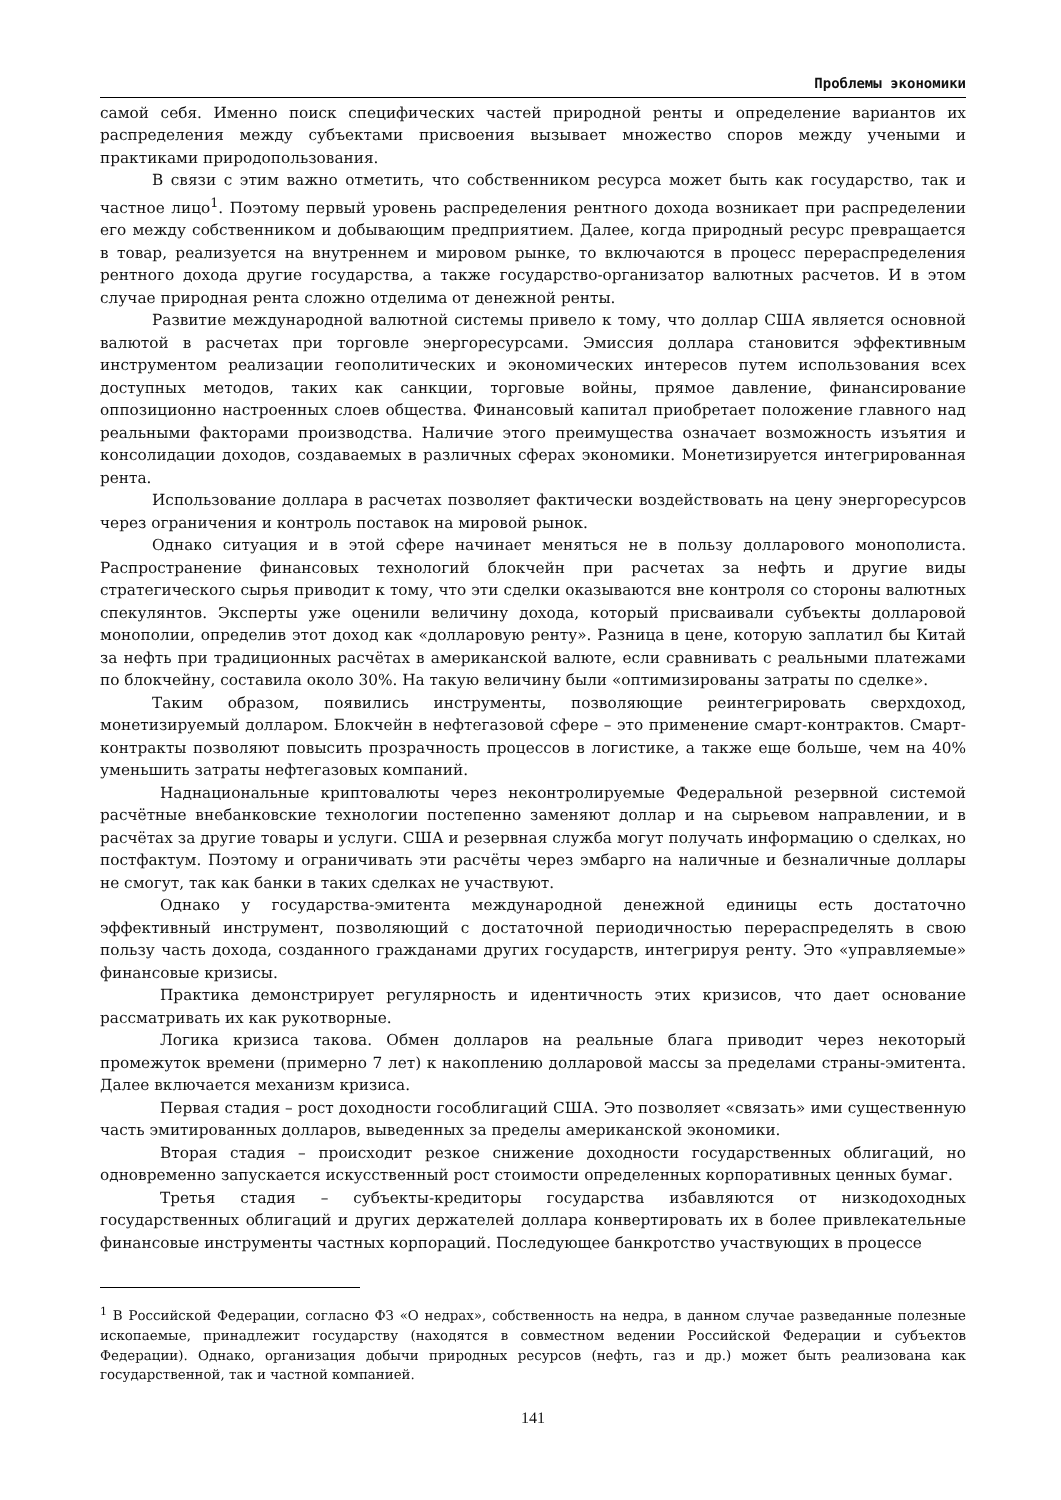Проблемы экономики
самой себя. Именно поиск специфических частей природной ренты и определение вариантов их распределения между субъектами присвоения вызывает множество споров между учеными и практиками природопользования.
В связи с этим важно отметить, что собственником ресурса может быть как государство, так и частное лицо<sup>1</sup>. Поэтому первый уровень распределения рентного дохода возникает при распределении его между собственником и добывающим предприятием. Далее, когда природный ресурс превращается в товар, реализуется на внутреннем и мировом рынке, то включаются в процесс перераспределения рентного дохода другие государства, а также государство-организатор валютных расчетов. И в этом случае природная рента сложно отделима от денежной ренты.
Развитие международной валютной системы привело к тому, что доллар США является основной валютой в расчетах при торговле энергоресурсами. Эмиссия доллара становится эффективным инструментом реализации геополитических и экономических интересов путем использования всех доступных методов, таких как санкции, торговые войны, прямое давление, финансирование оппозиционно настроенных слоев общества. Финансовый капитал приобретает положение главного над реальными факторами производства. Наличие этого преимущества означает возможность изъятия и консолидации доходов, создаваемых в различных сферах экономики. Монетизируется интегрированная рента.
Использование доллара в расчетах позволяет фактически воздействовать на цену энергоресурсов через ограничения и контроль поставок на мировой рынок.
Однако ситуация и в этой сфере начинает меняться не в пользу долларового монополиста. Распространение финансовых технологий блокчейн при расчетах за нефть и другие виды стратегического сырья приводит к тому, что эти сделки оказываются вне контроля со стороны валютных спекулянтов. Эксперты уже оценили величину дохода, который присваивали субъекты долларовой монополии, определив этот доход как «долларовую ренту». Разница в цене, которую заплатил бы Китай за нефть при традиционных расчётах в американской валюте, если сравнивать с реальными платежами по блокчейну, составила около 30%. На такую величину были «оптимизированы затраты по сделке».
Таким образом, появились инструменты, позволяющие реинтегрировать сверхдоход, монетизируемый долларом. Блокчейн в нефтегазовой сфере – это применение смарт-контрактов. Смарт-контракты позволяют повысить прозрачность процессов в логистике, а также еще больше, чем на 40% уменьшить затраты нефтегазовых компаний.
Наднациональные криптовалюты через неконтролируемые Федеральной резервной системой расчётные внебанковские технологии постепенно заменяют доллар и на сырьевом направлении, и в расчётах за другие товары и услуги. США и резервная служба могут получать информацию о сделках, но постфактум. Поэтому и ограничивать эти расчёты через эмбарго на наличные и безналичные доллары не смогут, так как банки в таких сделках не участвуют.
Однако у государства-эмитента международной денежной единицы есть достаточно эффективный инструмент, позволяющий с достаточной периодичностью перераспределять в свою пользу часть дохода, созданного гражданами других государств, интегрируя ренту. Это «управляемые» финансовые кризисы.
Практика демонстрирует регулярность и идентичность этих кризисов, что дает основание рассматривать их как рукотворные.
Логика кризиса такова. Обмен долларов на реальные блага приводит через некоторый промежуток времени (примерно 7 лет) к накоплению долларовой массы за пределами страны-эмитента. Далее включается механизм кризиса.
Первая стадия – рост доходности гособлигаций США. Это позволяет «связать» ими существенную часть эмитированных долларов, выведенных за пределы американской экономики.
Вторая стадия – происходит резкое снижение доходности государственных облигаций, но одновременно запускается искусственный рост стоимости определенных корпоративных ценных бумаг.
Третья стадия – субъекты-кредиторы государства избавляются от низкодоходных государственных облигаций и других держателей доллара конвертировать их в более привлекательные финансовые инструменты частных корпораций. Последующее банкротство участвующих в процессе
<sup>1</sup> В Российской Федерации, согласно ФЗ «О недрах», собственность на недра, в данном случае разведанные полезные ископаемые, принадлежит государству (находятся в совместном ведении Российской Федерации и субъектов Федерации). Однако, организация добычи природных ресурсов (нефть, газ и др.) может быть реализована как государственной, так и частной компанией.
141